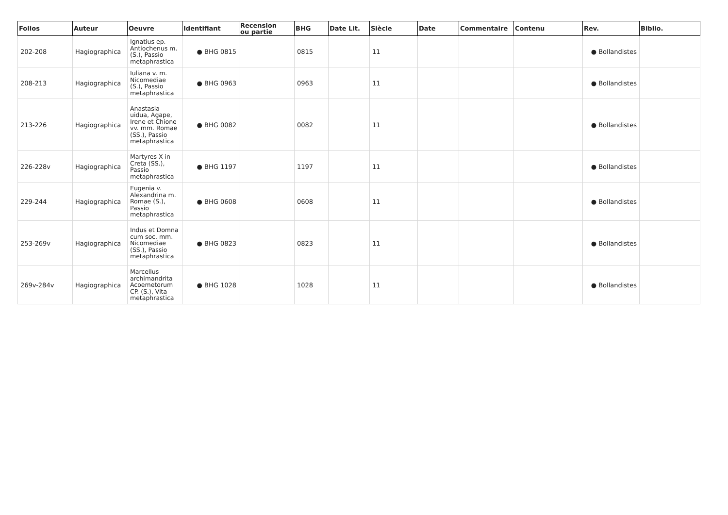| Folios | Auteur | Oeuvre | Identifiant | Recension ou partie | BHG | Date Lit. | Siècle | Date | Commentaire | Contenu | Rev. | Biblio. |
| --- | --- | --- | --- | --- | --- | --- | --- | --- | --- | --- | --- | --- |
| 202-208 | Hagiographica | Ignatius ep. Antiochenus m. (S.), Passio metaphrastica | ● BHG 0815 | | 0815 | | 11 | | | | ● Bollandistes | |
| 208-213 | Hagiographica | Iuliana v. m. Nicomediae (S.), Passio metaphrastica | ● BHG 0963 | | 0963 | | 11 | | | | ● Bollandistes | |
| 213-226 | Hagiographica | Anastasia uidua, Agape, Irene et Chione vv. mm. Romae (SS.), Passio metaphrastica | ● BHG 0082 | | 0082 | | 11 | | | | ● Bollandistes | |
| 226-228v | Hagiographica | Martyres X in Creta (SS.), Passio metaphrastica | ● BHG 1197 | | 1197 | | 11 | | | | ● Bollandistes | |
| 229-244 | Hagiographica | Eugenia v. Alexandrina m. Romae (S.), Passio metaphrastica | ● BHG 0608 | | 0608 | | 11 | | | | ● Bollandistes | |
| 253-269v | Hagiographica | Indus et Domna cum soc. mm. Nicomediae (SS.), Passio metaphrastica | ● BHG 0823 | | 0823 | | 11 | | | | ● Bollandistes | |
| 269v-284v | Hagiographica | Marcellus archimandrita Acoemetorum CP. (S.), Vita metaphrastica | ● BHG 1028 | | 1028 | | 11 | | | | ● Bollandistes | |